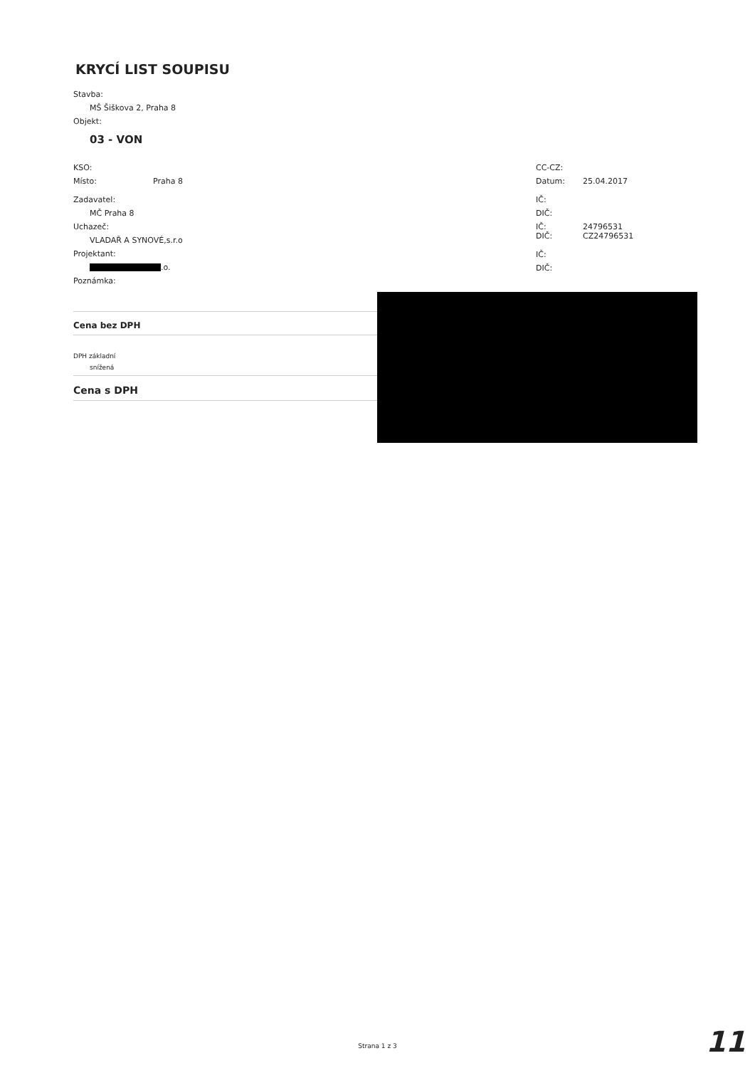KRYCÍ LIST SOUPISU
Stavba:
MŠ Šiškova 2, Praha 8
Objekt:
03 - VON
KSO:
Místo: Praha 8
Zadavatel:
MČ Praha 8
Uchazeč:
VLADAŘ A SYNOVÉ,s.r.o
Projektant:
.o.
Poznámka:
CC-CZ:
Datum: 25.04.2017
IČ:
DIČ:
IČ: 24796531
DIČ: CZ24796531
IČ:
DIČ:
Cena bez DPH
DPH základní
snížená
Cena s DPH
Strana 1 z 3 11